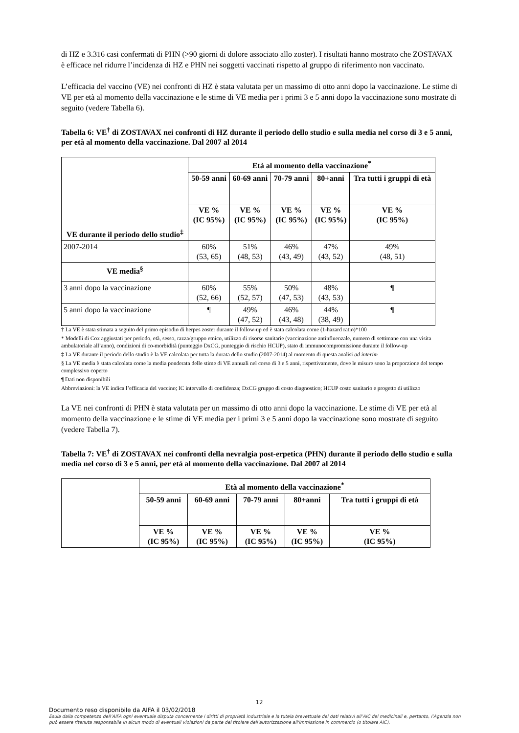di HZ e 3.316 casi confermati di PHN (>90 giorni di dolore associato allo zoster). I risultati hanno mostrato che ZOSTAVAX è efficace nel ridurre l’incidenza di HZ e PHN nei soggetti vaccinati rispetto al gruppo di riferimento non vaccinato.
L’efficacia del vaccino (VE) nei confronti di HZ è stata valutata per un massimo di otto anni dopo la vaccinazione. Le stime di VE per età al momento della vaccinazione e le stime di VE media per i primi 3 e 5 anni dopo la vaccinazione sono mostrate di seguito (vedere Tabella 6).
Tabella 6: VE<sup>†</sup> di ZOSTAVAX nei confronti di HZ durante il periodo dello studio e sulla media nel corso di 3 e 5 anni, per età al momento della vaccinazione. Dal 2007 al 2014
| | Età al momento della vaccinazione<sup>*</sup> | | | | |
| --- | --- | --- | --- | --- | --- |
| | 50-59 anni | 60-69 anni | 70-79 anni | 80+anni | Tra tutti i gruppi di età |
| | VE % (IC 95%) | VE % (IC 95%) | VE % (IC 95%) | VE % (IC 95%) | VE % (IC 95%) |
| VE durante il periodo dello studio<sup>‡</sup> | | | | | |
| 2007-2014 | 60% (53, 65) | 51% (48, 53) | 46% (43, 49) | 47% (43, 52) | 49% (48, 51) |
| VE media<sup>§</sup> | | | | | |
| 3 anni dopo la vaccinazione | 60% (52, 66) | 55% (52, 57) | 50% (47, 53) | 48% (43, 53) | ¶ |
| 5 anni dopo la vaccinazione | ¶ | 49% (47, 52) | 46% (43, 48) | 44% (38, 49) | ¶ |
† La VE è stata stimata a seguito del primo episodio di herpes zoster durante il follow-up ed è stata calcolata come (1-hazard ratio)*100
* Modelli di Cox aggiustati per periodo, età, sesso, razza/gruppo etnico, utilizzo di risorse sanitarie (vaccinazione antinfluenzale, numero di settimane con una visita ambulatoriale all’anno), condizioni di co-morbidità (punteggio DxCG, punteggio di rischio HCUP), stato di immunocompromissione durante il follow-up
‡ La VE durante il periodo dello studio è la VE calcolata per tutta la durata dello studio (2007-2014) al momento di questa analisi ad interim
§ La VE media è stata calcolata come la media ponderata delle stime di VE annuali nel corso di 3 e 5 anni, rispettivamente, dove le misure sono la proporzione del tempo complessivo coperto
¶ Dati non disponibili
Abbreviazioni: la VE indica l’efficacia del vaccino; IC intervallo di confidenza; DxCG gruppo di costo diagnostico; HCUP costo sanitario e progetto di utilizzo
La VE nei confronti di PHN è stata valutata per un massimo di otto anni dopo la vaccinazione. Le stime di VE per età al momento della vaccinazione e le stime di VE media per i primi 3 e 5 anni dopo la vaccinazione sono mostrate di seguito (vedere Tabella 7).
Tabella 7: VE<sup>†</sup> di ZOSTAVAX nei confronti della nevralgia post-erpetica (PHN) durante il periodo dello studio e sulla media nel corso di 3 e 5 anni, per età al momento della vaccinazione. Dal 2007 al 2014
| | Età al momento della vaccinazione<sup>*</sup> | | | | |
| --- | --- | --- | --- | --- | --- |
| | 50-59 anni | 60-69 anni | 70-79 anni | 80+anni | Tra tutti i gruppi di età |
| | VE % (IC 95%) | VE % (IC 95%) | VE % (IC 95%) | VE % (IC 95%) | VE % (IC 95%) |
12
Documento reso disponibile da AIFA il 03/02/2018
Esula dalla competenza dell’AIFA ogni eventuale disputa concernente i diritti di proprietà industriale e la tutela brevettuale dei dati relativi all’AIC dei medicinali e, pertanto, l’Agenzia non può essere ritenuta responsabile in alcun modo di eventuali violazioni da parte del titolare dell'autorizzazione all'immissione in commercio (o titolare AIC).